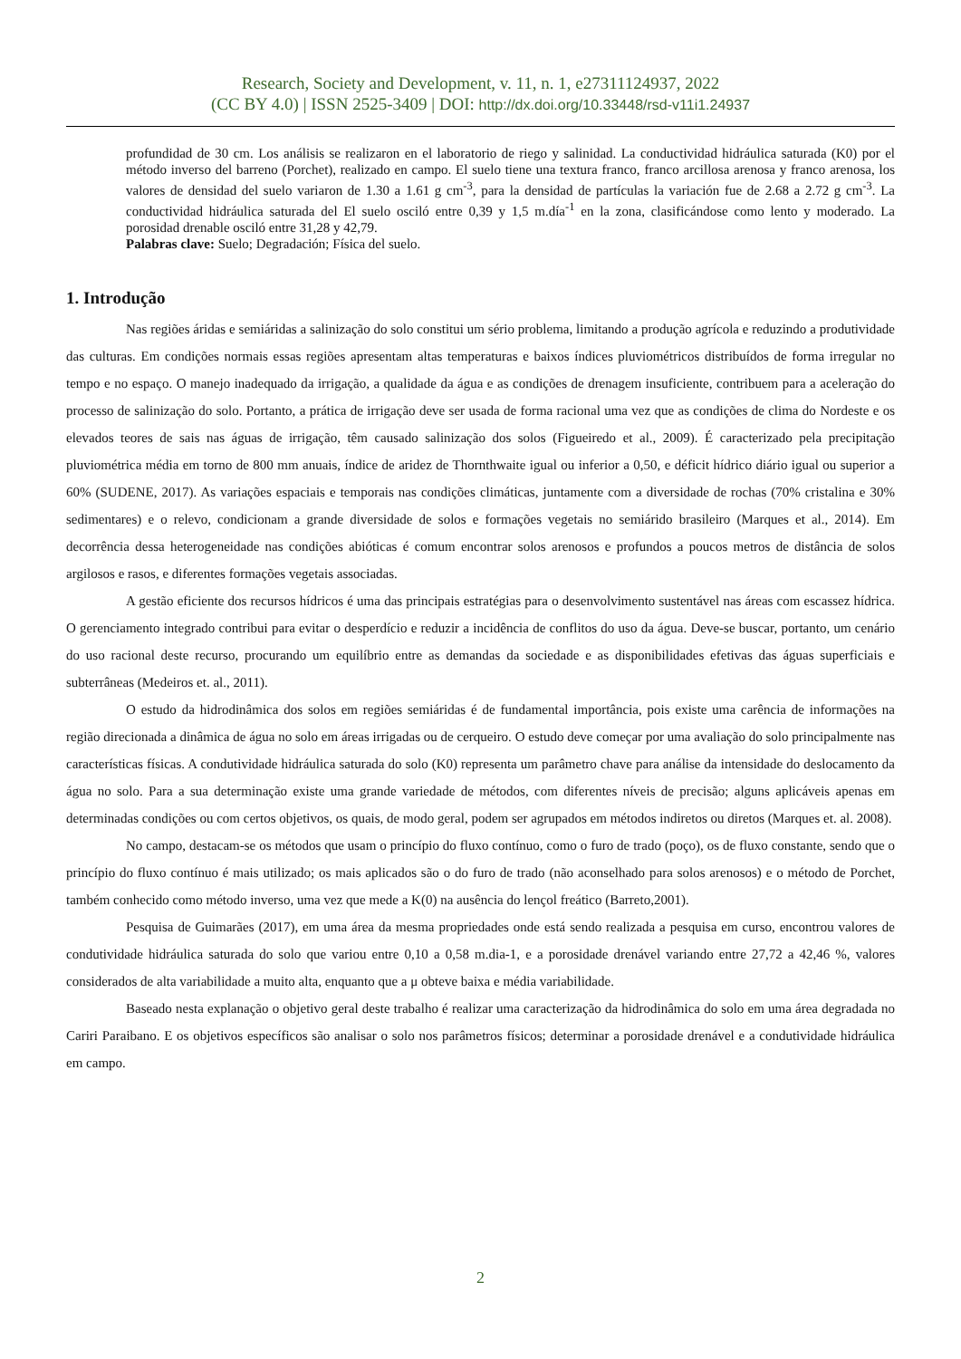Research, Society and Development, v. 11, n. 1, e27311124937, 2022
(CC BY 4.0) | ISSN 2525-3409 | DOI: http://dx.doi.org/10.33448/rsd-v11i1.24937
profundidad de 30 cm. Los análisis se realizaron en el laboratorio de riego y salinidad. La conductividad hidráulica saturada (K0) por el método inverso del barreno (Porchet), realizado en campo. El suelo tiene una textura franco, franco arcillosa arenosa y franco arenosa, los valores de densidad del suelo variaron de 1.30 a 1.61 g cm<sup>-3</sup>, para la densidad de partículas la variación fue de 2.68 a 2.72 g cm<sup>-3</sup>. La conductividad hidráulica saturada del El suelo osciló entre 0,39 y 1,5 m.día<sup>-1</sup> en la zona, clasificándose como lento y moderado. La porosidad drenable osciló entre 31,28 y 42,79.
Palabras clave: Suelo; Degradación; Física del suelo.
1. Introdução
Nas regiões áridas e semiáridas a salinização do solo constitui um sério problema, limitando a produção agrícola e reduzindo a produtividade das culturas. Em condições normais essas regiões apresentam altas temperaturas e baixos índices pluviométricos distribuídos de forma irregular no tempo e no espaço. O manejo inadequado da irrigação, a qualidade da água e as condições de drenagem insuficiente, contribuem para a aceleração do processo de salinização do solo. Portanto, a prática de irrigação deve ser usada de forma racional uma vez que as condições de clima do Nordeste e os elevados teores de sais nas águas de irrigação, têm causado salinização dos solos (Figueiredo et al., 2009). É caracterizado pela precipitação pluviométrica média em torno de 800 mm anuais, índice de aridez de Thornthwaite igual ou inferior a 0,50, e déficit hídrico diário igual ou superior a 60% (SUDENE, 2017). As variações espaciais e temporais nas condições climáticas, juntamente com a diversidade de rochas (70% cristalina e 30% sedimentares) e o relevo, condicionam a grande diversidade de solos e formações vegetais no semiárido brasileiro (Marques et al., 2014). Em decorrência dessa heterogeneidade nas condições abióticas é comum encontrar solos arenosos e profundos a poucos metros de distância de solos argilosos e rasos, e diferentes formações vegetais associadas.
A gestão eficiente dos recursos hídricos é uma das principais estratégias para o desenvolvimento sustentável nas áreas com escassez hídrica. O gerenciamento integrado contribui para evitar o desperdício e reduzir a incidência de conflitos do uso da água. Deve-se buscar, portanto, um cenário do uso racional deste recurso, procurando um equilíbrio entre as demandas da sociedade e as disponibilidades efetivas das águas superficiais e subterrâneas (Medeiros et. al., 2011).
O estudo da hidrodinâmica dos solos em regiões semiáridas é de fundamental importância, pois existe uma carência de informações na região direcionada a dinâmica de água no solo em áreas irrigadas ou de cerqueiro. O estudo deve começar por uma avaliação do solo principalmente nas características físicas. A condutividade hidráulica saturada do solo (K0) representa um parâmetro chave para análise da intensidade do deslocamento da água no solo. Para a sua determinação existe uma grande variedade de métodos, com diferentes níveis de precisão; alguns aplicáveis apenas em determinadas condições ou com certos objetivos, os quais, de modo geral, podem ser agrupados em métodos indiretos ou diretos (Marques et. al. 2008).
No campo, destacam-se os métodos que usam o princípio do fluxo contínuo, como o furo de trado (poço), os de fluxo constante, sendo que o princípio do fluxo contínuo é mais utilizado; os mais aplicados são o do furo de trado (não aconselhado para solos arenosos) e o método de Porchet, também conhecido como método inverso, uma vez que mede a K(0) na ausência do lençol freático (Barreto,2001).
Pesquisa de Guimarães (2017), em uma área da mesma propriedades onde está sendo realizada a pesquisa em curso, encontrou valores de condutividade hidráulica saturada do solo que variou entre 0,10 a 0,58 m.dia-1, e a porosidade drenável variando entre 27,72 a 42,46 %, valores considerados de alta variabilidade a muito alta, enquanto que a μ obteve baixa e média variabilidade.
Baseado nesta explanação o objetivo geral deste trabalho é realizar uma caracterização da hidrodinâmica do solo em uma área degradada no Cariri Paraibano. E os objetivos específicos são analisar o solo nos parâmetros físicos; determinar a porosidade drenável e a condutividade hidráulica em campo.
2